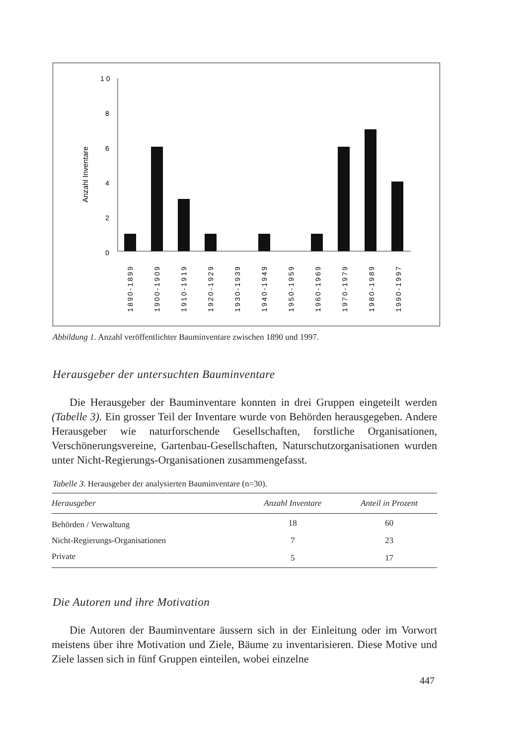1 0
8
6
4
2
0
Anzahl Inventare
1890-1899
1900-1909
1910-1919
1920-1929
1930-1939
1940-1949
1950-1959
1960-1969
1970-1979
1980-1989
1990-1997
Abbildung 1. Anzahl veröffentlichter Bauminventare zwischen 1890 und 1997.
Herausgeber der untersuchten Bauminventare
Die Herausgeber der Bauminventare konnten in drei Gruppen eingeteilt werden (Tabelle 3). Ein grosser Teil der Inventare wurde von Behörden herausgegeben. Andere Herausgeber wie naturforschende Gesellschaften, forstliche Organisationen, Verschönerungsvereine, Gartenbau-Gesellschaften, Naturschutzorganisationen wurden unter Nicht-Regierungs-Organisationen zusammengefasst.
Tabelle 3. Herausgeber der analysierten Bauminventare (n=30).
| Herausgeber | Anzahl Inventare | Anteil in Prozent |
| --- | --- | --- |
| Behörden / Verwaltung | 18 | 60 |
| Nicht-Regierungs-Organisationen | 7 | 23 |
| Private | 5 | 17 |
Die Autoren und ihre Motivation
Die Autoren der Bauminventare äussern sich in der Einleitung oder im Vorwort meistens über ihre Motivation und Ziele, Bäume zu inventarisieren. Diese Motive und Ziele lassen sich in fünf Gruppen einteilen, wobei einzelne
447